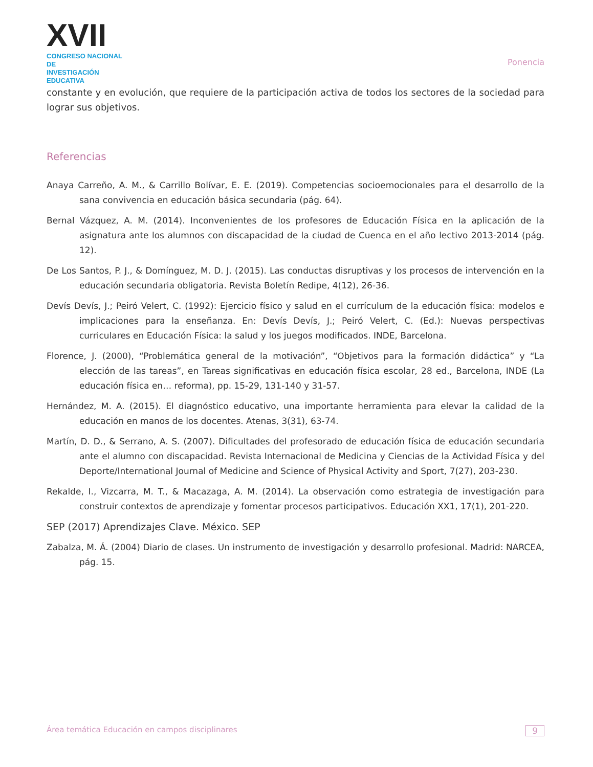XVII
CONGRESO NACIONAL DE
INVESTIGACIÓN EDUCATIVA
Ponencia
constante y en evolución, que requiere de la participación activa de todos los sectores de la sociedad para lograr sus objetivos.
Referencias
Anaya Carreño, A. M., & Carrillo Bolívar, E. E. (2019). Competencias socioemocionales para el desarrollo de la sana convivencia en educación básica secundaria (pág. 64).
Bernal Vázquez, A. M. (2014). Inconvenientes de los profesores de Educación Física en la aplicación de la asignatura ante los alumnos con discapacidad de la ciudad de Cuenca en el año lectivo 2013-2014 (pág. 12).
De Los Santos, P. J., & Domínguez, M. D. J. (2015). Las conductas disruptivas y los procesos de intervención en la educación secundaria obligatoria. Revista Boletín Redipe, 4(12), 26-36.
Devís Devís, J.; Peiró Velert, C. (1992): Ejercicio físico y salud en el currículum de la educación física: modelos e implicaciones para la enseñanza. En: Devís Devís, J.; Peiró Velert, C. (Ed.): Nuevas perspectivas curriculares en Educación Física: la salud y los juegos modificados. INDE, Barcelona.
Florence, J. (2000), “Problemática general de la motivación”, “Objetivos para la formación didáctica” y “La elección de las tareas”, en Tareas significativas en educación física escolar, 28 ed., Barcelona, INDE (La educación física en… reforma), pp. 15-29, 131-140 y 31-57.
Hernández, M. A. (2015). El diagnóstico educativo, una importante herramienta para elevar la calidad de la educación en manos de los docentes. Atenas, 3(31), 63-74.
Martín, D. D., & Serrano, A. S. (2007). Dificultades del profesorado de educación física de educación secundaria ante el alumno con discapacidad. Revista Internacional de Medicina y Ciencias de la Actividad Física y del Deporte/International Journal of Medicine and Science of Physical Activity and Sport, 7(27), 203-230.
Rekalde, I., Vizcarra, M. T., & Macazaga, A. M. (2014). La observación como estrategia de investigación para construir contextos de aprendizaje y fomentar procesos participativos. Educación XX1, 17(1), 201-220.
SEP (2017) Aprendizajes Clave. México. SEP
Zabalza, M. Á. (2004) Diario de clases. Un instrumento de investigación y desarrollo profesional. Madrid: NARCEA, pág. 15.
Área temática Educación en campos disciplinares 9